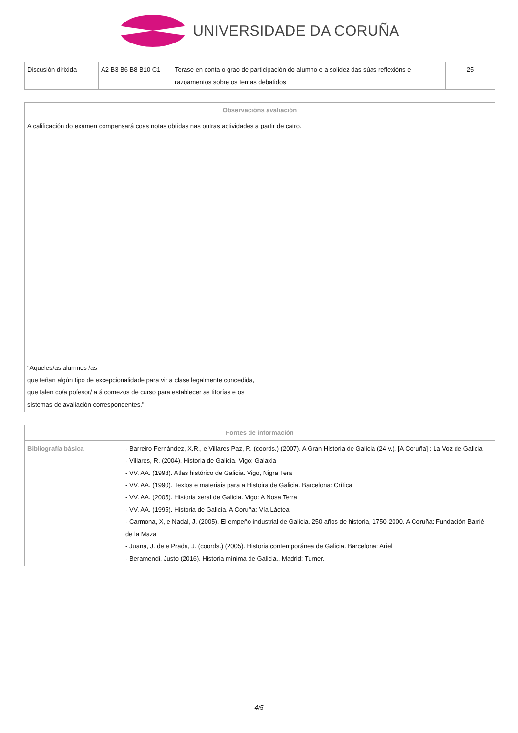UNIVERSIDADE DA CORUÑA
| Discusión dirixida | A2 B3 B6 B8 B10 C1 | Terase en conta o grao de participación do alumno e a solidez das súas reflexións e razoamentos sobre os temas debatidos | 25 |
| Observacións avaliación |
| --- |
| A calificación do examen compensará coas notas obtidas nas outras actividades a partir de catro. "Aqueles/as alumnos /as que teñan algún tipo de excepcionalidade para vir a clase legalmente concedida, que falen co/a pofesor/ a á comezos de curso para establecer as titorías e os sistemas de avaliación correspondentes." |
| Fontes de información | |
| --- | --- |
| Bibliografía básica | - Barreiro Fernández, X.R., e Villares Paz, R. (coords.) (2007). A Gran Historia de Galicia (24 v.). [A Coruña] : La Voz de Galicia - Villares, R. (2004). Historia de Galicia. Vigo: Galaxia - VV. AA. (1998). Atlas histórico de Galicia. Vigo, Nigra Tera - VV. AA. (1990). Textos e materiais para a Histoira de Galicia. Barcelona: Crítica - VV. AA. (2005). Historia xeral de Galicia. Vigo: A Nosa Terra - VV. AA. (1995). Historia de Galicia. A Coruña: Vía Láctea - Carmona, X, e Nadal, J. (2005). El empeño industrial de Galicia. 250 años de historia, 1750-2000. A Coruña: Fundación Barrié de la Maza - Juana, J. de e Prada, J. (coords.) (2005). Historia contemporánea de Galicia. Barcelona: Ariel - Beramendi, Justo (2016). Historia mínima de Galicia.. Madrid: Turner. |
4/5